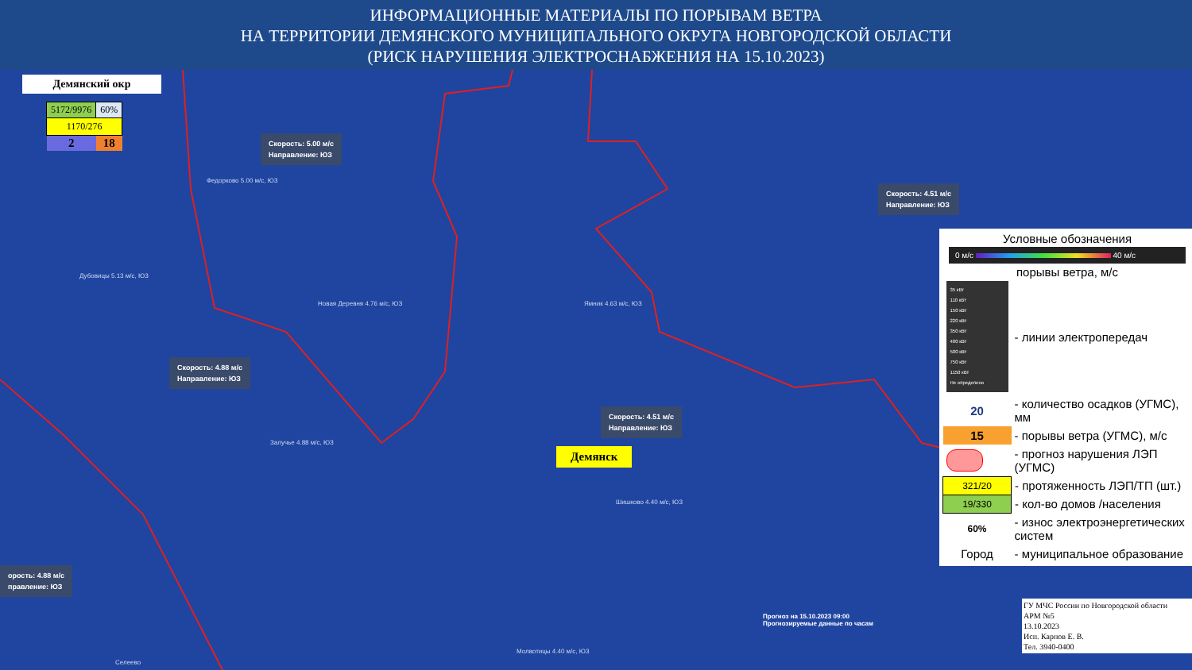ИНФОРМАЦИОННЫЕ МАТЕРИАЛЫ ПО ПОРЫВАМ ВЕТРА
НА ТЕРРИТОРИИ ДЕМЯНСКОГО МУНИЦИПАЛЬНОГО ОКРУГА НОВГОРОДСКОЙ ОБЛАСТИ
(РИСК НАРУШЕНИЯ ЭЛЕКТРОСНАБЖЕНИЯ НА 15.10.2023)
Демянский окр
| 5172/9976 | 60% |
| 1170/276 | |
| 2 | 18 |
Скорость: 5.00 м/с
Направление: ЮЗ
Скорость: 4.51 м/с
Направление: ЮЗ
Скорость: 4.88 м/с
Направление: ЮЗ
Скорость: 4.51 м/с
Направление: ЮЗ
орость: 4.88 м/с
правление: ЮЗ
Демянск
Федорково 5.00 м/с, ЮЗ
Дубовицы 5.13 м/с, ЮЗ
Новая Деревня 4.76 м/с, ЮЗ Ямник 4.63 м/с, ЮЗ
Залучье 4.88 м/с, ЮЗ
Шишково 4.40 м/с, ЮЗ
Молвотицы 4.40 м/с, ЮЗ
Селеево
Прогноз на 15.10.2023 09:00
Прогнозируемые данные по часам
Условные обозначения
0 м/с 40 м/с
порывы ветра, м/с
| 35 кВт 110 кВт 150 кВт 220 кВт 350 кВт 400 кВт 500 кВт 750 кВт 1150 кВт Не определено | - линии электропередач |
| 20 | - количество осадков (УГМС), мм |
| 15 | - порывы ветра (УГМС), м/с |
| | - прогноз нарушения ЛЭП (УГМС) |
| 321/20 | - протяженность ЛЭП/ТП (шт.) |
| 19/330 | - кол-во домов /населения |
| 60% | - износ электроэнергетических систем |
| Город | - муниципальное образование |
ГУ МЧС России по Новгородской области
АРМ №5
13.10.2023
Исп. Карпов Е. В.
Тел. 3940-0400